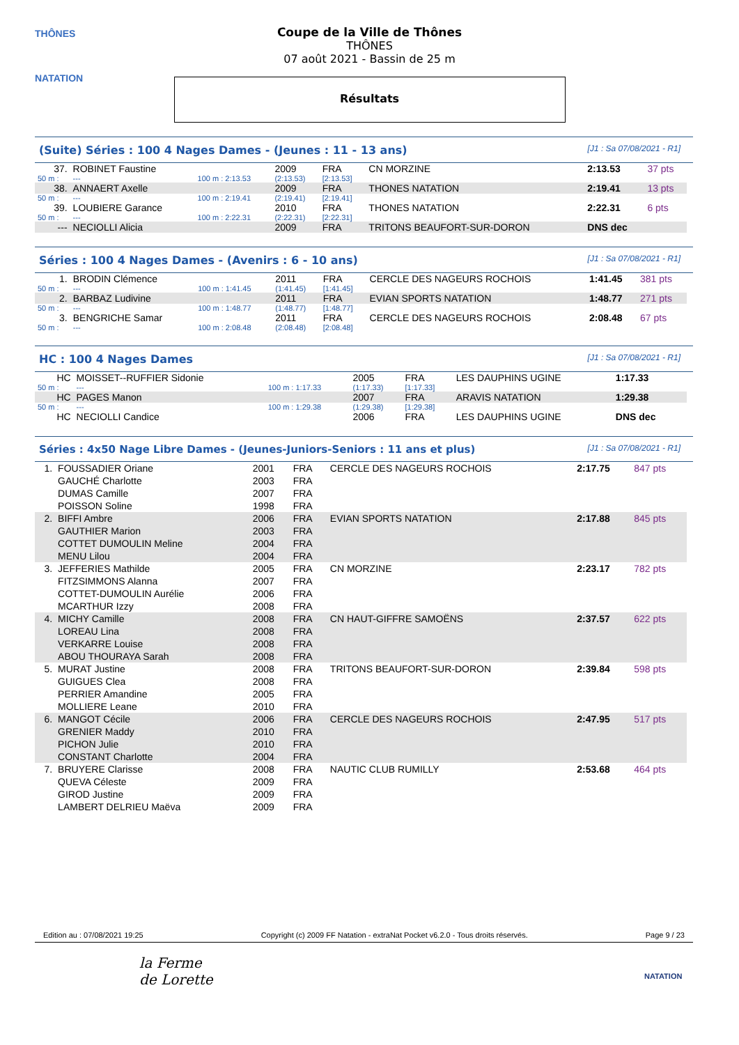THÔNES
NATATION
Coupe de la Ville de Thônes
THÔNES
07 août 2021 - Bassin de 25 m
Résultats
(Suite) Séries : 100 4 Nages Dames - (Jeunes : 11 - 13 ans) [J1 : Sa 07/08/2021 - R1]
| 37. | ROBINET Faustine | | 2009 | FRA | CN MORZINE | 2:13.53 | 37 pts |
| 50 m : | --- | 100 m : 2:13.53 | (2:13.53) | [2:13.53] | | | |
| 38. | ANNAERT Axelle | | 2009 | FRA | THONES NATATION | 2:19.41 | 13 pts |
| 50 m : | --- | 100 m : 2:19.41 | (2:19.41) | [2:19.41] | | | |
| 39. | LOUBIERE Garance | | 2010 | FRA | THONES NATATION | 2:22.31 | 6 pts |
| 50 m : | --- | 100 m : 2:22.31 | (2:22.31) | [2:22.31] | | | |
| --- | NECIOLLI Alicia | | 2009 | FRA | TRITONS BEAUFORT-SUR-DORON | DNS dec | |
Séries : 100 4 Nages Dames - (Avenirs : 6 - 10 ans) [J1 : Sa 07/08/2021 - R1]
| 1. | BRODIN Clémence | | 2011 | FRA | CERCLE DES NAGEURS ROCHOIS | 1:41.45 | 381 pts |
| 50 m : | --- | 100 m : 1:41.45 | (1:41.45) | [1:41.45] | | | |
| 2. | BARBAZ Ludivine | | 2011 | FRA | EVIAN SPORTS NATATION | 1:48.77 | 271 pts |
| 50 m : | --- | 100 m : 1:48.77 | (1:48.77) | [1:48.77] | | | |
| 3. | BENGRICHE Samar | | 2011 | FRA | CERCLE DES NAGEURS ROCHOIS | 2:08.48 | 67 pts |
| 50 m : | --- | 100 m : 2:08.48 | (2:08.48) | [2:08.48] | | | |
HC : 100 4 Nages Dames [J1 : Sa 07/08/2021 - R1]
| HC | MOISSET--RUFFIER Sidonie | | 2005 | FRA | LES DAUPHINS UGINE | 1:17.33 | |
| 50 m : | --- | 100 m : 1:17.33 | (1:17.33) | [1:17.33] | | | |
| HC | PAGES Manon | | 2007 | FRA | ARAVIS NATATION | 1:29.38 | |
| 50 m : | --- | 100 m : 1:29.38 | (1:29.38) | [1:29.38] | | | |
| HC | NECIOLLI Candice | | 2006 | FRA | LES DAUPHINS UGINE | DNS dec | |
Séries : 4x50 Nage Libre Dames - (Jeunes-Juniors-Seniors : 11 ans et plus) [J1 : Sa 07/08/2021 - R1]
| 1. | FOUSSADIER Oriane GAUCHÉ Charlotte DUMAS Camille POISSON Soline | 2001 2003 2007 1998 | FRA FRA FRA FRA | CERCLE DES NAGEURS ROCHOIS | 2:17.75 | 847 pts |
| 2. | BIFFI Ambre GAUTHIER Marion COTTET DUMOULIN Meline MENU Lilou | 2006 2003 2004 2004 | FRA FRA FRA FRA | EVIAN SPORTS NATATION | 2:17.88 | 845 pts |
| 3. | JEFFERIES Mathilde FITZSIMMONS Alanna COTTET-DUMOULIN Aurélie MCARTHUR Izzy | 2005 2007 2006 2008 | FRA FRA FRA FRA | CN MORZINE | 2:23.17 | 782 pts |
| 4. | MICHY Camille LOREAU Lina VERKARRE Louise ABOU THOURAYA Sarah | 2008 2008 2008 2008 | FRA FRA FRA FRA | CN HAUT-GIFFRE SAMOËNS | 2:37.57 | 622 pts |
| 5. | MURAT Justine GUIGUES Clea PERRIER Amandine MOLLIERE Leane | 2008 2008 2005 2010 | FRA FRA FRA FRA | TRITONS BEAUFORT-SUR-DORON | 2:39.84 | 598 pts |
| 6. | MANGOT Cécile GRENIER Maddy PICHON Julie CONSTANT Charlotte | 2006 2010 2010 2004 | FRA FRA FRA FRA | CERCLE DES NAGEURS ROCHOIS | 2:47.95 | 517 pts |
| 7. | BRUYERE Clarisse QUEVA Céleste GIROD Justine LAMBERT DELRIEU Maëva | 2008 2009 2009 2009 | FRA FRA FRA FRA | NAUTIC CLUB RUMILLY | 2:53.68 | 464 pts |
Edition au : 07/08/2021 19:25 Copyright (c) 2009 FF Natation - extraNat Pocket v6.2.0 - Tous droits réservés. Page 9 / 23
la Ferme
de Lorette
NATATION